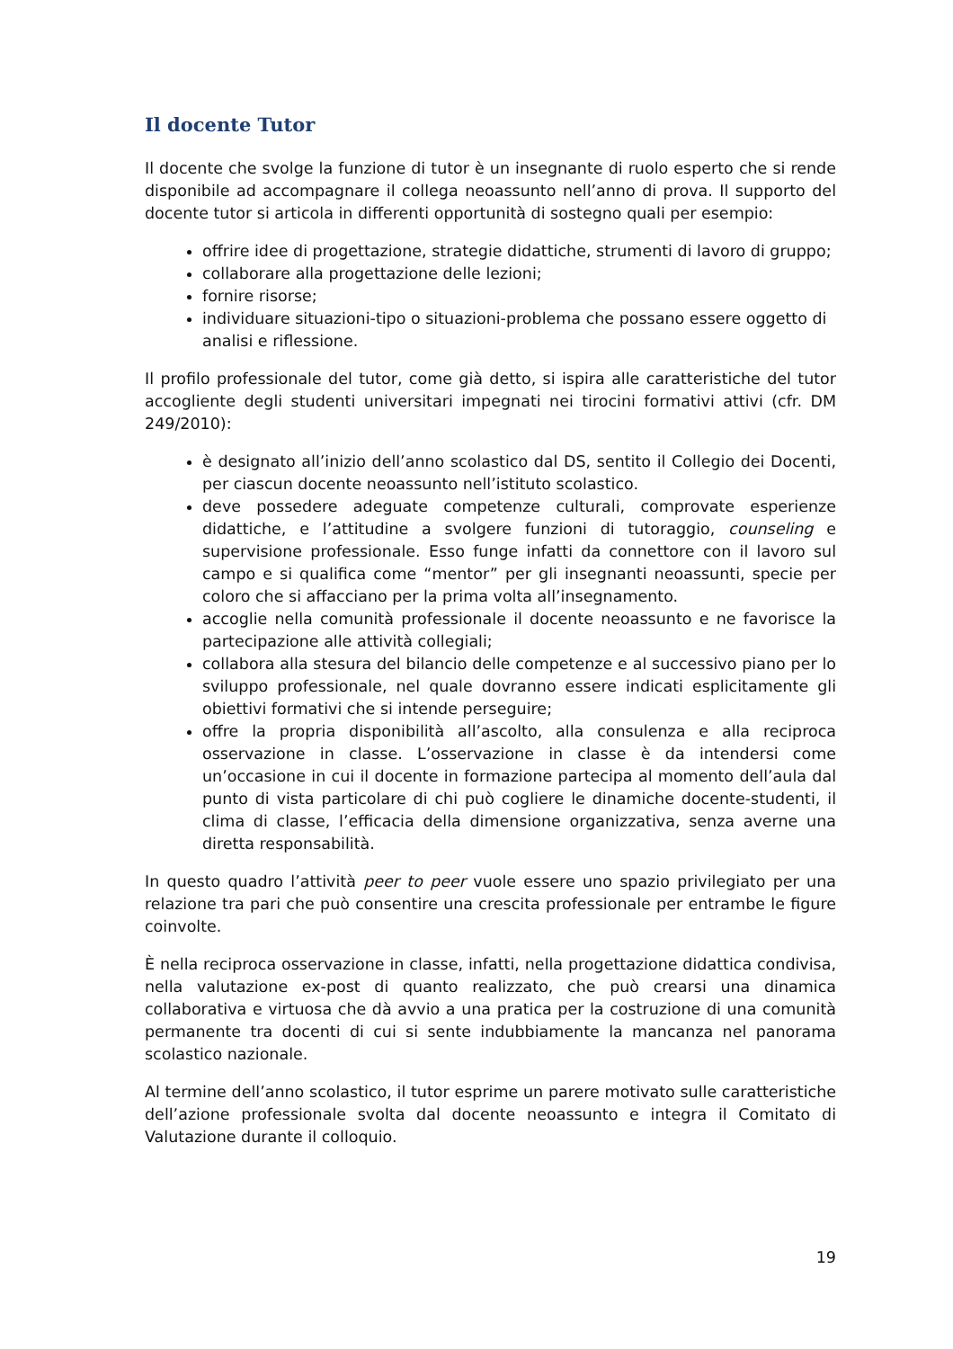Il docente Tutor
Il docente che svolge la funzione di tutor è un insegnante di ruolo esperto che si rende disponibile ad accompagnare il collega neoassunto nell’anno di prova. Il supporto del docente tutor si articola in differenti opportunità di sostegno quali per esempio:
offrire idee di progettazione, strategie didattiche, strumenti di lavoro di gruppo;
collaborare alla progettazione delle lezioni;
fornire risorse;
individuare situazioni-tipo o situazioni-problema che possano essere oggetto di analisi e riflessione.
Il profilo professionale del tutor, come già detto, si ispira alle caratteristiche del tutor accogliente degli studenti universitari impegnati nei tirocini formativi attivi (cfr. DM 249/2010):
è designato all’inizio dell’anno scolastico dal DS, sentito il Collegio dei Docenti, per ciascun docente neoassunto nell’istituto scolastico.
deve possedere adeguate competenze culturali, comprovate esperienze didattiche, e l’attitudine a svolgere funzioni di tutoraggio, counseling e supervisione professionale. Esso funge infatti da connettore con il lavoro sul campo e si qualifica come “mentor” per gli insegnanti neoassunti, specie per coloro che si affacciano per la prima volta all’insegnamento.
accoglie nella comunità professionale il docente neoassunto e ne favorisce la partecipazione alle attività collegiali;
collabora alla stesura del bilancio delle competenze e al successivo piano per lo sviluppo professionale, nel quale dovranno essere indicati esplicitamente gli obiettivi formativi che si intende perseguire;
offre la propria disponibilità all’ascolto, alla consulenza e alla reciproca osservazione in classe. L’osservazione in classe è da intendersi come un’occasione in cui il docente in formazione partecipa al momento dell’aula dal punto di vista particolare di chi può cogliere le dinamiche docente-studenti, il clima di classe, l’efficacia della dimensione organizzativa, senza averne una diretta responsabilità.
In questo quadro l’attività peer to peer vuole essere uno spazio privilegiato per una relazione tra pari che può consentire una crescita professionale per entrambe le figure coinvolte.
È nella reciproca osservazione in classe, infatti, nella progettazione didattica condivisa, nella valutazione ex-post di quanto realizzato, che può crearsi una dinamica collaborativa e virtuosa che dà avvio a una pratica per la costruzione di una comunità permanente tra docenti di cui si sente indubbiamente la mancanza nel panorama scolastico nazionale.
Al termine dell’anno scolastico, il tutor esprime un parere motivato sulle caratteristiche dell’azione professionale svolta dal docente neoassunto e integra il Comitato di Valutazione durante il colloquio.
19